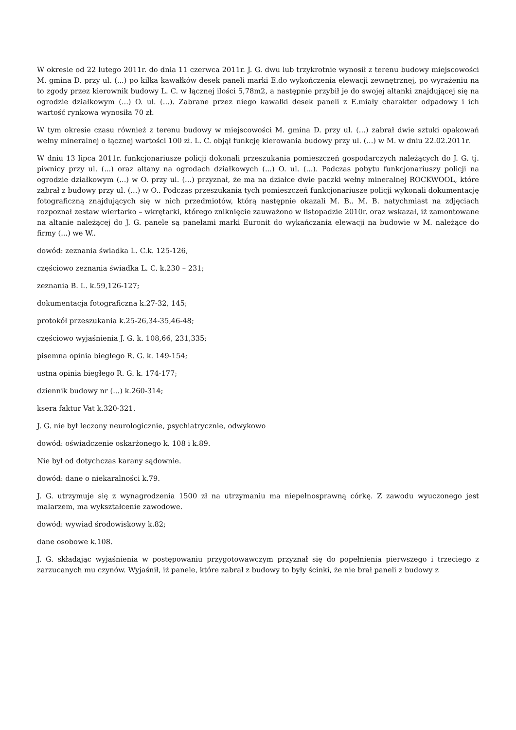W okresie od 22 lutego 2011r. do dnia 11 czerwca 2011r. J. G. dwu lub trzykrotnie wynosił z terenu budowy miejscowości M. gmina D. przy ul. (...) po kilka kawałków desek paneli marki E.do wykończenia elewacji zewnętrznej, po wyrażeniu na to zgody przez kierownik budowy L. C. w łącznej ilości 5,78m2, a następnie przybił je do swojej altanki znajdującej się na ogrodzie działkowym (...) O. ul. (...). Zabrane przez niego kawałki desek paneli z E.miały charakter odpadowy i ich wartość rynkowa wynosiła 70 zł.
W tym okresie czasu również z terenu budowy w miejscowości M. gmina D. przy ul. (...) zabrał dwie sztuki opakowań wełny mineralnej o łącznej wartości 100 zł. L. C. objął funkcję kierowania budowy przy ul. (...) w M. w dniu 22.02.2011r.
W dniu 13 lipca 2011r. funkcjonariusze policji dokonali przeszukania pomieszczeń gospodarczych należących do J. G. tj. piwnicy przy ul. (...) oraz altany na ogrodach działkowych (...) O. ul. (...). Podczas pobytu funkcjonariuszy policji na ogrodzie działkowym (...) w O. przy ul. (...) przyznał, że ma na działce dwie paczki wełny mineralnej ROCKWOOL, które zabrał z budowy przy ul. (...) w O.. Podczas przeszukania tych pomieszczeń funkcjonariusze policji wykonali dokumentację fotograficzną znajdujących się w nich przedmiotów, którą następnie okazali M. B.. M. B. natychmiast na zdjęciach rozpoznał zestaw wiertarko – wkrętarki, którego zniknięcie zauważono w listopadzie 2010r. oraz wskazał, iż zamontowane na altanie należącej do J. G. panele są panelami marki Euronit do wykańczania elewacji na budowie w M. należące do firmy (...) we W..
dowód: zeznania świadka L. C.k. 125-126,
częściowo zeznania świadka L. C. k.230 – 231;
zeznania B. L. k.59,126-127;
dokumentacja fotograficzna k.27-32, 145;
protokół przeszukania k.25-26,34-35,46-48;
częściowo wyjaśnienia J. G. k. 108,66, 231,335;
pisemna opinia biegłego R. G. k. 149-154;
ustna opinia biegłego R. G. k. 174-177;
dziennik budowy nr (...) k.260-314;
ksera faktur Vat k.320-321.
J. G. nie był leczony neurologicznie, psychiatrycznie, odwykowo
dowód: oświadczenie oskarżonego k. 108 i k.89.
Nie był od dotychczas karany sądownie.
dowód: dane o niekaralności k.79.
J. G. utrzymuje się z wynagrodzenia 1500 zł na utrzymaniu ma niepełnosprawną córkę. Z zawodu wyuczonego jest malarzem, ma wykształcenie zawodowe.
dowód: wywiad środowiskowy k.82;
dane osobowe k.108.
J. G. składając wyjaśnienia w postępowaniu przygotowawczym przyznał się do popełnienia pierwszego i trzeciego z zarzucanych mu czynów. Wyjaśnił, iż panele, które zabrał z budowy to były ścinki, że nie brał paneli z budowy z